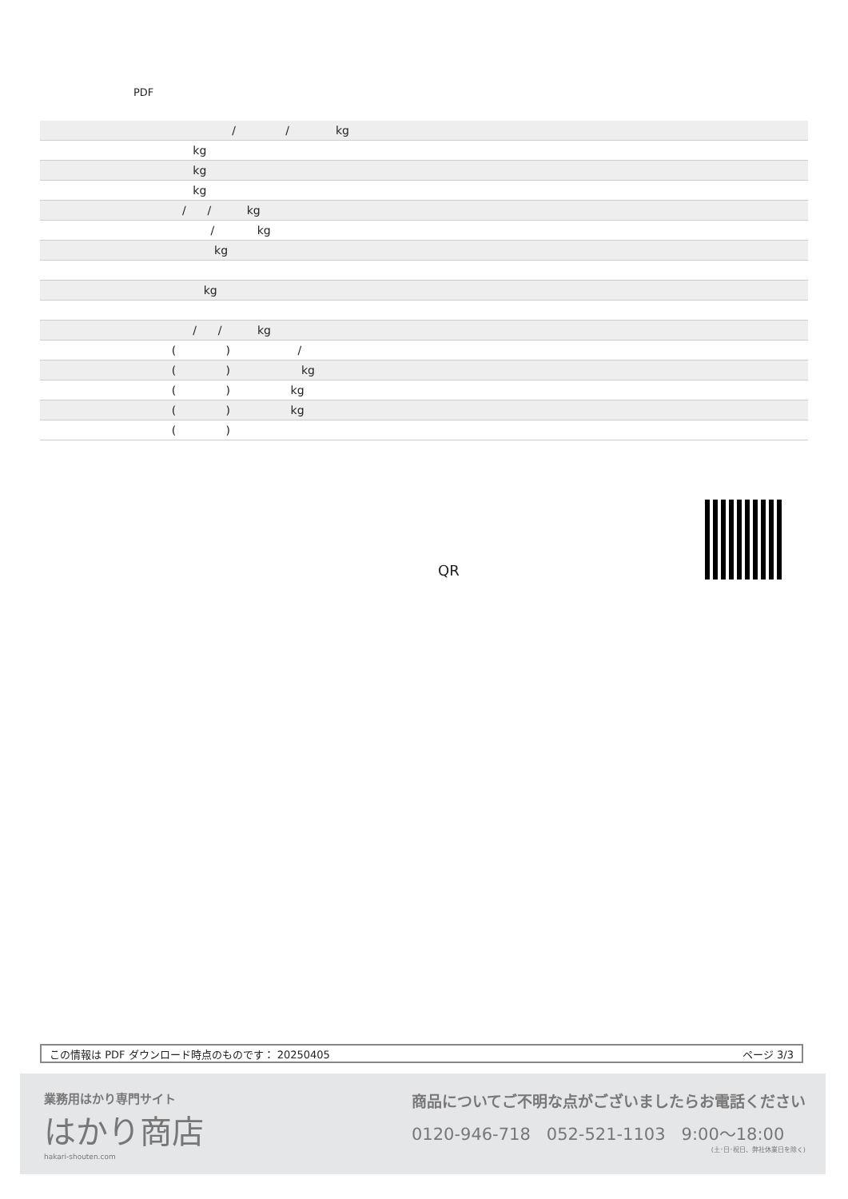PDF
| / / kg |
| kg |
| kg |
| kg |
| / / kg |
| / kg |
| kg |
| kg |
| / / kg |
| ( ) / |
| ( ) kg |
| ( ) kg |
| ( ) kg |
| ( ) |
QR
この情報は PDF ダウンロード時点のものです： 20250405 ページ 3/3
業務用はかり専門サイト
はかり商店
hakari-shouten.com
商品についてご不明な点がございましたらお電話ください
0120-946-718 052-521-1103 9:00〜18:00
(土･日･祝日、弊社休業日を除く)